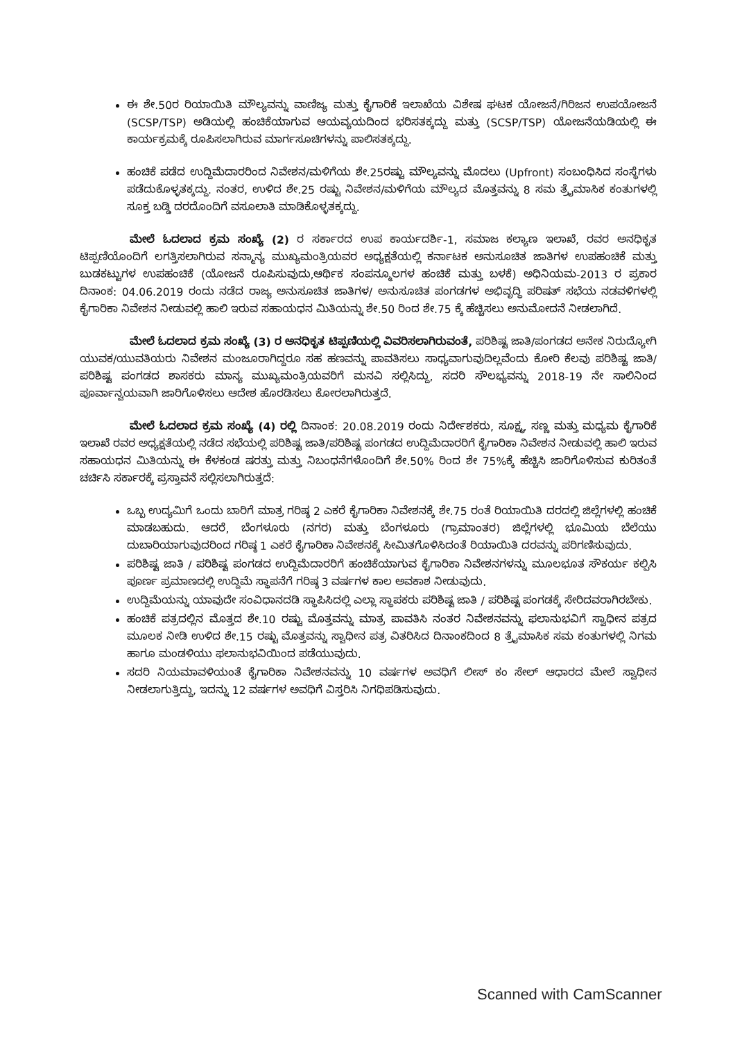ಈ ಶೇ.50ರ ರಿಯಾಯಿತಿ ಮೌಲ್ಯವನ್ನು ವಾಣಿಜ್ಯ ಮತ್ತು ಕೈಗಾರಿಕೆ ಇಲಾಖೆಯ ವಿಶೇಷ ಘಟಕ ಯೋಜನೆ/ಗಿರಿಜನ ಉಪಯೋಜನೆ (SCSP/TSP) ಅಡಿಯಲ್ಲಿ ಹಂಚಿಕೆಯಾಗುವ ಆಯವ್ಯಯದಿಂದ ಭರಿಸತಕ್ಕದ್ದು ಮತ್ತು (SCSP/TSP) ಯೋಜನೆಯಡಿಯಲ್ಲಿ ಈ ಕಾರ್ಯಕ್ರಮಕ್ಕೆ ರೂಪಿಸಲಾಗಿರುವ ಮಾರ್ಗಸೂಚಿಗಳನ್ನು ಪಾಲಿಸತಕ್ಕದ್ದು.
ಹಂಚಿಕೆ ಪಡೆದ ಉದ್ದಿಮೆದಾರರಿಂದ ನಿವೇಶನ/ಮಳಿಗೆಯ ಶೇ.25ರಷ್ಟು ಮೌಲ್ಯವನ್ನು ಮೊದಲು (Upfront) ಸಂಬಂಧಿಸಿದ ಸಂಸ್ಥೆಗಳು ಪಡೆದುಕೊಳ್ಳತಕ್ಕದ್ದು. ನಂತರ, ಉಳಿದ ಶೇ.25 ರಷ್ಟು ನಿವೇಶನ/ಮಳಿಗೆಯ ಮೌಲ್ಯದ ಮೊತ್ತವನ್ನು 8 ಸಮ ತ್ರೈಮಾಸಿಕ ಕಂತುಗಳಲ್ಲಿ ಸೂಕ್ತ ಬಡ್ಡಿ ದರದೊಂದಿಗೆ ವಸೂಲಾತಿ ಮಾಡಿಕೊಳ್ಳತಕ್ಕದ್ದು.
ಮೇಲೆ ಓದಲಾದ ಕ್ರಮ ಸಂಖ್ಯೆ (2) ರ ಸರ್ಕಾರದ ಉಪ ಕಾರ್ಯದರ್ಶಿ-1, ಸಮಾಜ ಕಲ್ಯಾಣ ಇಲಾಖೆ, ರವರ ಅನಧಿಕೃತ ಟಿಪ್ಪಣಿಯೊಂದಿಗೆ ಲಗತ್ತಿಸಲಾಗಿರುವ ಸನ್ಮಾನ್ಯ ಮುಖ್ಯಮಂತ್ರಿಯವರ ಅಧ್ಯಕ್ಷತೆಯಲ್ಲಿ ಕರ್ನಾಟಕ ಅನುಸೂಚಿತ ಜಾತಿಗಳ ಉಪಹಂಚಿಕೆ ಮತ್ತು ಬುಡಕಟ್ಟುಗಳ ಉಪಹಂಚಿಕೆ (ಯೋಜನೆ ರೂಪಿಸುವುದು,ಆರ್ಥಿಕ ಸಂಪನ್ಮೂಲಗಳ ಹಂಚಿಕೆ ಮತ್ತು ಬಳಕೆ) ಅಧಿನಿಯಮ-2013 ರ ಪ್ರಕಾರ ದಿನಾಂಕ: 04.06.2019 ರಂದು ನಡೆದ ರಾಜ್ಯ ಅನುಸೂಚಿತ ಜಾತಿಗಳ/ ಅನುಸೂಚಿತ ಪಂಗಡಗಳ ಅಭಿವೃದ್ಧಿ ಪರಿಷತ್ ಸಭೆಯ ನಡವಳಿಗಳಲ್ಲಿ ಕೈಗಾರಿಕಾ ನಿವೇಶನ ನೀಡುವಲ್ಲಿ ಹಾಲಿ ಇರುವ ಸಹಾಯಧನ ಮಿತಿಯನ್ನು ಶೇ.50 ರಿಂದ ಶೇ.75 ಕ್ಕೆ ಹೆಚ್ಚಿಸಲು ಅನುಮೋದನೆ ನೀಡಲಾಗಿದೆ.
ಮೇಲೆ ಓದಲಾದ ಕ್ರಮ ಸಂಖ್ಯೆ (3) ರ ಅನಧಿಕೃತ ಟಿಪ್ಪಣಿಯಲ್ಲಿ ವಿವರಿಸಲಾಗಿರುವಂತೆ, ಪರಿಶಿಷ್ಟ ಜಾತಿ/ಪಂಗಡದ ಅನೇಕ ನಿರುದ್ಯೋಗಿ ಯುವಕ/ಯುವತಿಯರು ನಿವೇಶನ ಮಂಜೂರಾಗಿದ್ದರೂ ಸಹ ಹಣವನ್ನು ಪಾವತಿಸಲು ಸಾಧ್ಯವಾಗುವುದಿಲ್ಲವೆಂದು ಕೋರಿ ಕೆಲವು ಪರಿಶಿಷ್ಟ ಜಾತಿ/ಪರಿಶಿಷ್ಟ ಪಂಗಡದ ಶಾಸಕರು ಮಾನ್ಯ ಮುಖ್ಯಮಂತ್ರಿಯವರಿಗೆ ಮನವಿ ಸಲ್ಲಿಸಿದ್ದು, ಸದರಿ ಸೌಲಭ್ಯವನ್ನು 2018-19 ನೇ ಸಾಲಿನಿಂದ ಪೂರ್ವಾನ್ವಯವಾಗಿ ಜಾರಿಗೊಳಿಸಲು ಆದೇಶ ಹೊರಡಿಸಲು ಕೋರಲಾಗಿರುತ್ತದೆ.
ಮೇಲೆ ಓದಲಾದ ಕ್ರಮ ಸಂಖ್ಯೆ (4) ರಲ್ಲಿ ದಿನಾಂಕ: 20.08.2019 ರಂದು ನಿರ್ದೇಶಕರು, ಸೂಕ್ಷ್ಮ, ಸಣ್ಣ ಮತ್ತು ಮಧ್ಯಮ ಕೈಗಾರಿಕೆ ಇಲಾಖೆ ರವರ ಅಧ್ಯಕ್ಷತೆಯಲ್ಲಿ ನಡೆದ ಸಭೆಯಲ್ಲಿ ಪರಿಶಿಷ್ಟ ಜಾತಿ/ಪರಿಶಿಷ್ಟ ಪಂಗಡದ ಉದ್ದಿಮೆದಾರರಿಗೆ ಕೈಗಾರಿಕಾ ನಿವೇಶನ ನೀಡುವಲ್ಲಿ ಹಾಲಿ ಇರುವ ಸಹಾಯಧನ ಮಿತಿಯನ್ನು ಈ ಕೆಳಕಂಡ ಷರತ್ತು ಮತ್ತು ನಿಬಂಧನೆಗಳೊಂದಿಗೆ ಶೇ.50% ರಿಂದ ಶೇ 75%ಕ್ಕೆ ಹೆಚ್ಚಿಸಿ ಜಾರಿಗೊಳಿಸುವ ಕುರಿತಂತೆ ಚರ್ಚಿಸಿ ಸರ್ಕಾರಕ್ಕೆ ಪ್ರಸ್ತಾವನೆ ಸಲ್ಲಿಸಲಾಗಿರುತ್ತದೆ:
ಒಬ್ಬ ಉದ್ಯಮಿಗೆ ಒಂದು ಬಾರಿಗೆ ಮಾತ್ರ ಗರಿಷ್ಠ 2 ಎಕರೆ ಕೈಗಾರಿಕಾ ನಿವೇಶನಕ್ಕೆ ಶೇ.75 ರಂತೆ ರಿಯಾಯಿತಿ ದರದಲ್ಲಿ ಜಿಲ್ಲೆಗಳಲ್ಲಿ ಹಂಚಿಕೆ ಮಾಡಬಹುದು. ಆದರೆ, ಬೆಂಗಳೂರು (ನಗರ) ಮತ್ತು ಬೆಂಗಳೂರು (ಗ್ರಾಮಾಂತರ) ಜಿಲ್ಲೆಗಳಲ್ಲಿ ಭೂಮಿಯ ಬೆಲೆಯು ದುಬಾರಿಯಾಗುವುದರಿಂದ ಗರಿಷ್ಠ 1 ಎಕರೆ ಕೈಗಾರಿಕಾ ನಿವೇಶನಕ್ಕೆ ಸೀಮಿತಗೊಳಿಸಿದಂತೆ ರಿಯಾಯಿತಿ ದರವನ್ನು ಪರಿಗಣಿಸುವುದು.
ಪರಿಶಿಷ್ಟ ಜಾತಿ / ಪರಿಶಿಷ್ಟ ಪಂಗಡದ ಉದ್ದಿಮೆದಾರರಿಗೆ ಹಂಚಿಕೆಯಾಗುವ ಕೈಗಾರಿಕಾ ನಿವೇಶನಗಳನ್ನು ಮೂಲಭೂತ ಸೌಕರ್ಯ ಕಲ್ಪಿಸಿ ಪೂರ್ಣ ಪ್ರಮಾಣದಲ್ಲಿ ಉದ್ದಿಮೆ ಸ್ಥಾಪನೆಗೆ ಗರಿಷ್ಠ 3 ವರ್ಷಗಳ ಕಾಲ ಅವಕಾಶ ನೀಡುವುದು.
ಉದ್ದಿಮೆಯನ್ನು ಯಾವುದೇ ಸಂವಿಧಾನದಡಿ ಸ್ಥಾಪಿಸಿದಲ್ಲಿ ಎಲ್ಲಾ ಸ್ಥಾಪಕರು ಪರಿಶಿಷ್ಟ ಜಾತಿ / ಪರಿಶಿಷ್ಟ ಪಂಗಡಕ್ಕೆ ಸೇರಿದವರಾಗಿರಬೇಕು.
ಹಂಚಿಕೆ ಪತ್ರದಲ್ಲಿನ ಮೊತ್ತದ ಶೇ.10 ರಷ್ಟು ಮೊತ್ತವನ್ನು ಮಾತ್ರ ಪಾವತಿಸಿ ನಂತರ ನಿವೇಶನವನ್ನು ಫಲಾನುಭವಿಗೆ ಸ್ವಾಧೀನ ಪತ್ರದ ಮೂಲಕ ನೀಡಿ ಉಳಿದ ಶೇ.15 ರಷ್ಟು ಮೊತ್ತವನ್ನು ಸ್ವಾಧೀನ ಪತ್ರ ವಿತರಿಸಿದ ದಿನಾಂಕದಿಂದ 8 ತ್ರೈಮಾಸಿಕ ಸಮ ಕಂತುಗಳಲ್ಲಿ ನಿಗಮ ಹಾಗೂ ಮಂಡಳಿಯು ಫಲಾನುಭವಿಯಿಂದ ಪಡೆಯುವುದು.
ಸದರಿ ನಿಯಮಾವಳಿಯಂತೆ ಕೈಗಾರಿಕಾ ನಿವೇಶನವನ್ನು 10 ವರ್ಷಗಳ ಅವಧಿಗೆ ಲೀಸ್ ಕಂ ಸೇಲ್ ಆಧಾರದ ಮೇಲೆ ಸ್ವಾಧೀನ ನೀಡಲಾಗುತ್ತಿದ್ದು, ಇದನ್ನು 12 ವರ್ಷಗಳ ಅವಧಿಗೆ ವಿಸ್ತರಿಸಿ ನಿಗಧಿಪಡಿಸುವುದು.
Scanned with CamScanner